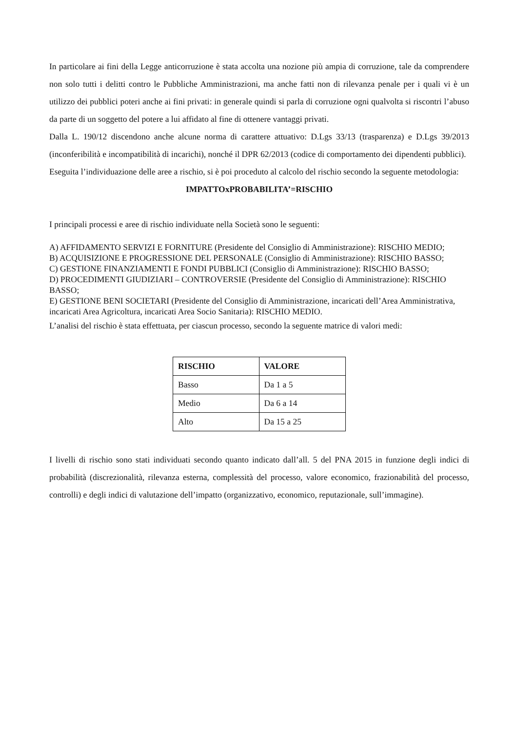In particolare ai fini della Legge anticorruzione è stata accolta una nozione più ampia di corruzione, tale da comprendere non solo tutti i delitti contro le Pubbliche Amministrazioni, ma anche fatti non di rilevanza penale per i quali vi è un utilizzo dei pubblici poteri anche ai fini privati: in generale quindi si parla di corruzione ogni qualvolta si riscontri l’abuso da parte di un soggetto del potere a lui affidato al fine di ottenere vantaggi privati.
Dalla L. 190/12 discendono anche alcune norma di carattere attuativo: D.Lgs 33/13 (trasparenza) e D.Lgs 39/2013 (inconferibilità e incompatibilità di incarichi), nonché il DPR 62/2013 (codice di comportamento dei dipendenti pubblici).
Eseguita l’individuazione delle aree a rischio, si è poi proceduto al calcolo del rischio secondo la seguente metodologia:
IMPATTOxPROBABILITA’=RISCHIO
I principali processi e aree di rischio individuate nella Società sono le seguenti:
A) AFFIDAMENTO SERVIZI E FORNITURE (Presidente del Consiglio di Amministrazione): RISCHIO MEDIO;
B) ACQUISIZIONE E PROGRESSIONE DEL PERSONALE (Consiglio di Amministrazione): RISCHIO BASSO;
C) GESTIONE FINANZIAMENTI E FONDI PUBBLICI (Consiglio di Amministrazione): RISCHIO BASSO;
D) PROCEDIMENTI GIUDIZIARI – CONTROVERSIE (Presidente del Consiglio di Amministrazione): RISCHIO BASSO;
E) GESTIONE BENI SOCIETARI (Presidente del Consiglio di Amministrazione, incaricati dell’Area Amministrativa, incaricati Area Agricoltura, incaricati Area Socio Sanitaria): RISCHIO MEDIO.
L’analisi del rischio è stata effettuata, per ciascun processo, secondo la seguente matrice di valori medi:
| RISCHIO | VALORE |
| --- | --- |
| Basso | Da 1 a 5 |
| Medio | Da 6 a 14 |
| Alto | Da 15 a 25 |
I livelli di rischio sono stati individuati secondo quanto indicato dall’all. 5 del PNA 2015 in funzione degli indici di probabilità (discrezionalità, rilevanza esterna, complessità del processo, valore economico, frazionabilità del processo, controlli) e degli indici di valutazione dell’impatto (organizzativo, economico, reputazionale, sull’immagine).